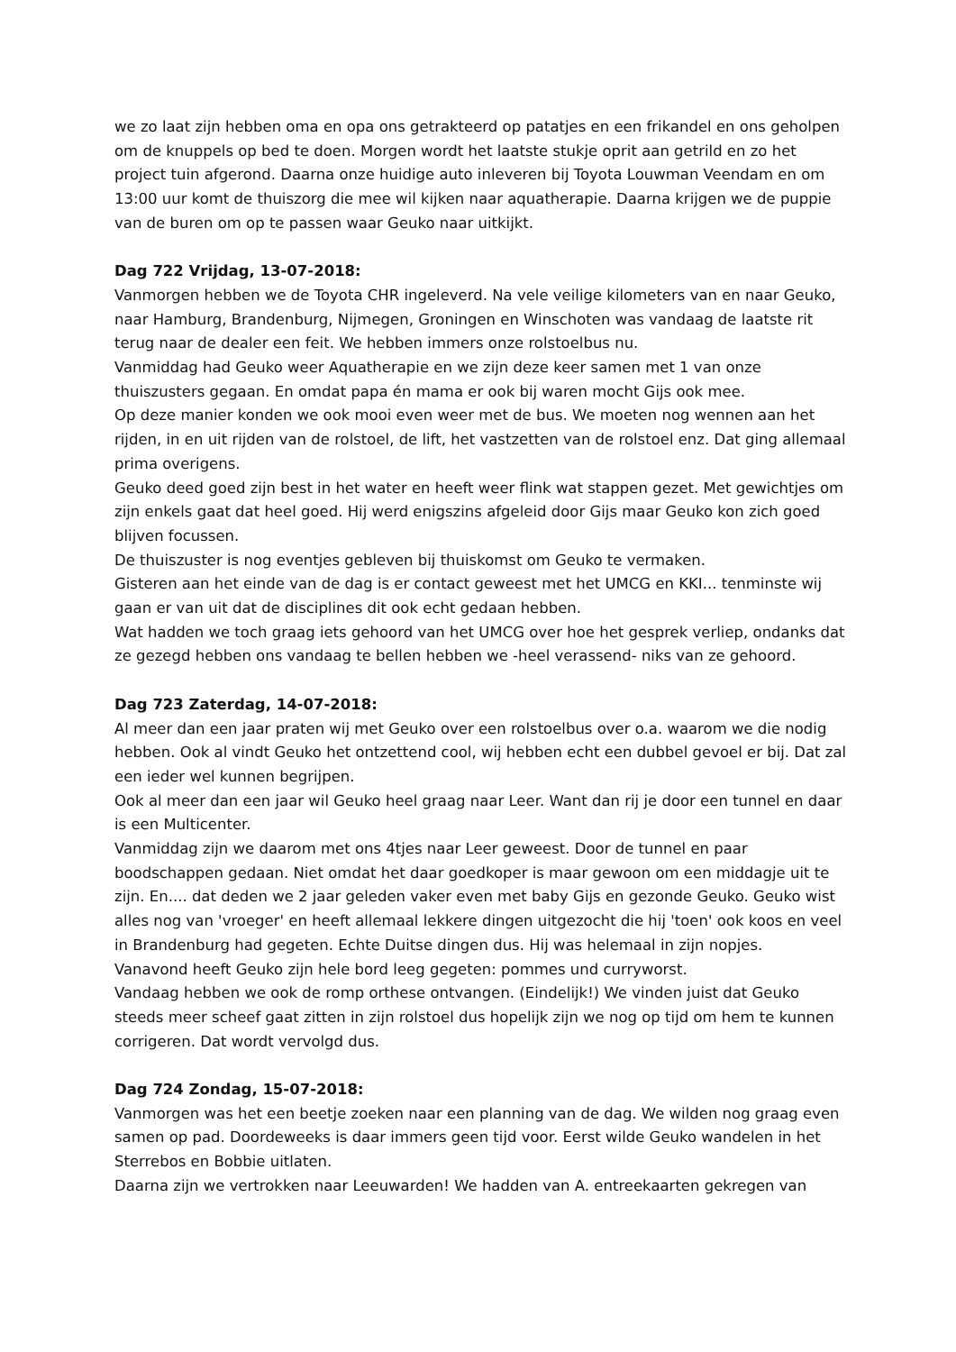we zo laat zijn hebben oma en opa ons getrakteerd op patatjes en een frikandel en ons geholpen om de knuppels op bed te doen. Morgen wordt het laatste stukje oprit aan getrild en zo het project tuin afgerond. Daarna onze huidige auto inleveren bij Toyota Louwman Veendam en om 13:00 uur komt de thuiszorg die mee wil kijken naar aquatherapie. Daarna krijgen we de puppie van de buren om op te passen waar Geuko naar uitkijkt.
Dag 722 Vrijdag, 13-07-2018:
Vanmorgen hebben we de Toyota CHR ingeleverd. Na vele veilige kilometers van en naar Geuko, naar Hamburg, Brandenburg, Nijmegen, Groningen en Winschoten was vandaag de laatste rit terug naar de dealer een feit. We hebben immers onze rolstoelbus nu.
Vanmiddag had Geuko weer Aquatherapie en we zijn deze keer samen met 1 van onze thuiszusters gegaan. En omdat papa én mama er ook bij waren mocht Gijs ook mee.
Op deze manier konden we ook mooi even weer met de bus. We moeten nog wennen aan het rijden, in en uit rijden van de rolstoel, de lift, het vastzetten van de rolstoel enz. Dat ging allemaal prima overigens.
Geuko deed goed zijn best in het water en heeft weer flink wat stappen gezet. Met gewichtjes om zijn enkels gaat dat heel goed. Hij werd enigszins afgeleid door Gijs maar Geuko kon zich goed blijven focussen.
De thuiszuster is nog eventjes gebleven bij thuiskomst om Geuko te vermaken.
Gisteren aan het einde van de dag is er contact geweest met het UMCG en KKI... tenminste wij gaan er van uit dat de disciplines dit ook echt gedaan hebben.
Wat hadden we toch graag iets gehoord van het UMCG over hoe het gesprek verliep, ondanks dat ze gezegd hebben ons vandaag te bellen hebben we -heel verassend- niks van ze gehoord.
Dag 723 Zaterdag, 14-07-2018:
Al meer dan een jaar praten wij met Geuko over een rolstoelbus over o.a. waarom we die nodig hebben. Ook al vindt Geuko het ontzettend cool, wij hebben echt een dubbel gevoel er bij. Dat zal een ieder wel kunnen begrijpen.
Ook al meer dan een jaar wil Geuko heel graag naar Leer. Want dan rij je door een tunnel en daar is een Multicenter.
Vanmiddag zijn we daarom met ons 4tjes naar Leer geweest. Door de tunnel en paar boodschappen gedaan. Niet omdat het daar goedkoper is maar gewoon om een middagje uit te zijn. En.... dat deden we 2 jaar geleden vaker even met baby Gijs en gezonde Geuko. Geuko wist alles nog van 'vroeger' en heeft allemaal lekkere dingen uitgezocht die hij 'toen' ook koos en veel in Brandenburg had gegeten. Echte Duitse dingen dus. Hij was helemaal in zijn nopjes.
Vanavond heeft Geuko zijn hele bord leeg gegeten: pommes und curryworst.
Vandaag hebben we ook de romp orthese ontvangen. (Eindelijk!) We vinden juist dat Geuko steeds meer scheef gaat zitten in zijn rolstoel dus hopelijk zijn we nog op tijd om hem te kunnen corrigeren. Dat wordt vervolgd dus.
Dag 724 Zondag, 15-07-2018:
Vanmorgen was het een beetje zoeken naar een planning van de dag. We wilden nog graag even samen op pad. Doordeweeks is daar immers geen tijd voor. Eerst wilde Geuko wandelen in het Sterrebos en Bobbie uitlaten.
Daarna zijn we vertrokken naar Leeuwarden! We hadden van A. entreekaarten gekregen van